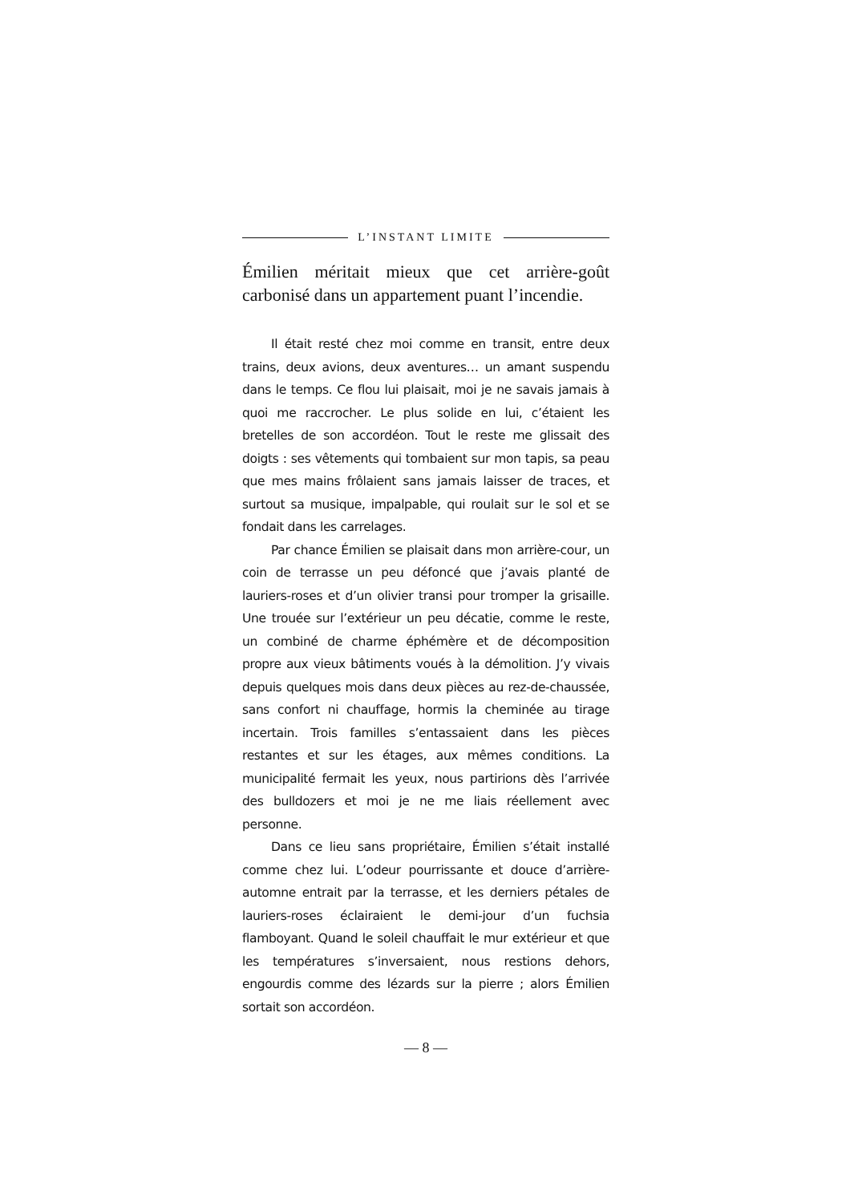L’INSTANT LIMITE
Émilien méritait mieux que cet arrière-goût carbonisé dans un appartement puant l’incendie.
Il était resté chez moi comme en transit, entre deux trains, deux avions, deux aventures… un amant suspendu dans le temps. Ce flou lui plaisait, moi je ne savais jamais à quoi me raccrocher. Le plus solide en lui, c’étaient les bretelles de son accordéon. Tout le reste me glissait des doigts : ses vêtements qui tombaient sur mon tapis, sa peau que mes mains frôlaient sans jamais laisser de traces, et surtout sa musique, impalpable, qui roulait sur le sol et se fondait dans les carrelages.
Par chance Émilien se plaisait dans mon arrière-cour, un coin de terrasse un peu défoncé que j’avais planté de lauriers-roses et d’un olivier transi pour tromper la grisaille. Une trouée sur l’extérieur un peu décatie, comme le reste, un combiné de charme éphémère et de décomposition propre aux vieux bâtiments voués à la démolition. J’y vivais depuis quelques mois dans deux pièces au rez-de-chaussée, sans confort ni chauffage, hormis la cheminée au tirage incertain. Trois familles s’entassaient dans les pièces restantes et sur les étages, aux mêmes conditions. La municipalité fermait les yeux, nous partirions dès l’arrivée des bulldozers et moi je ne me liais réellement avec personne.
Dans ce lieu sans propriétaire, Émilien s’était installé comme chez lui. L’odeur pourrissante et douce d’arrière-automne entrait par la terrasse, et les derniers pétales de lauriers-roses éclairaient le demi-jour d’un fuchsia flamboyant. Quand le soleil chauffait le mur extérieur et que les températures s’inversaient, nous restions dehors, engourdis comme des lézards sur la pierre ; alors Émilien sortait son accordéon.
— 8 —